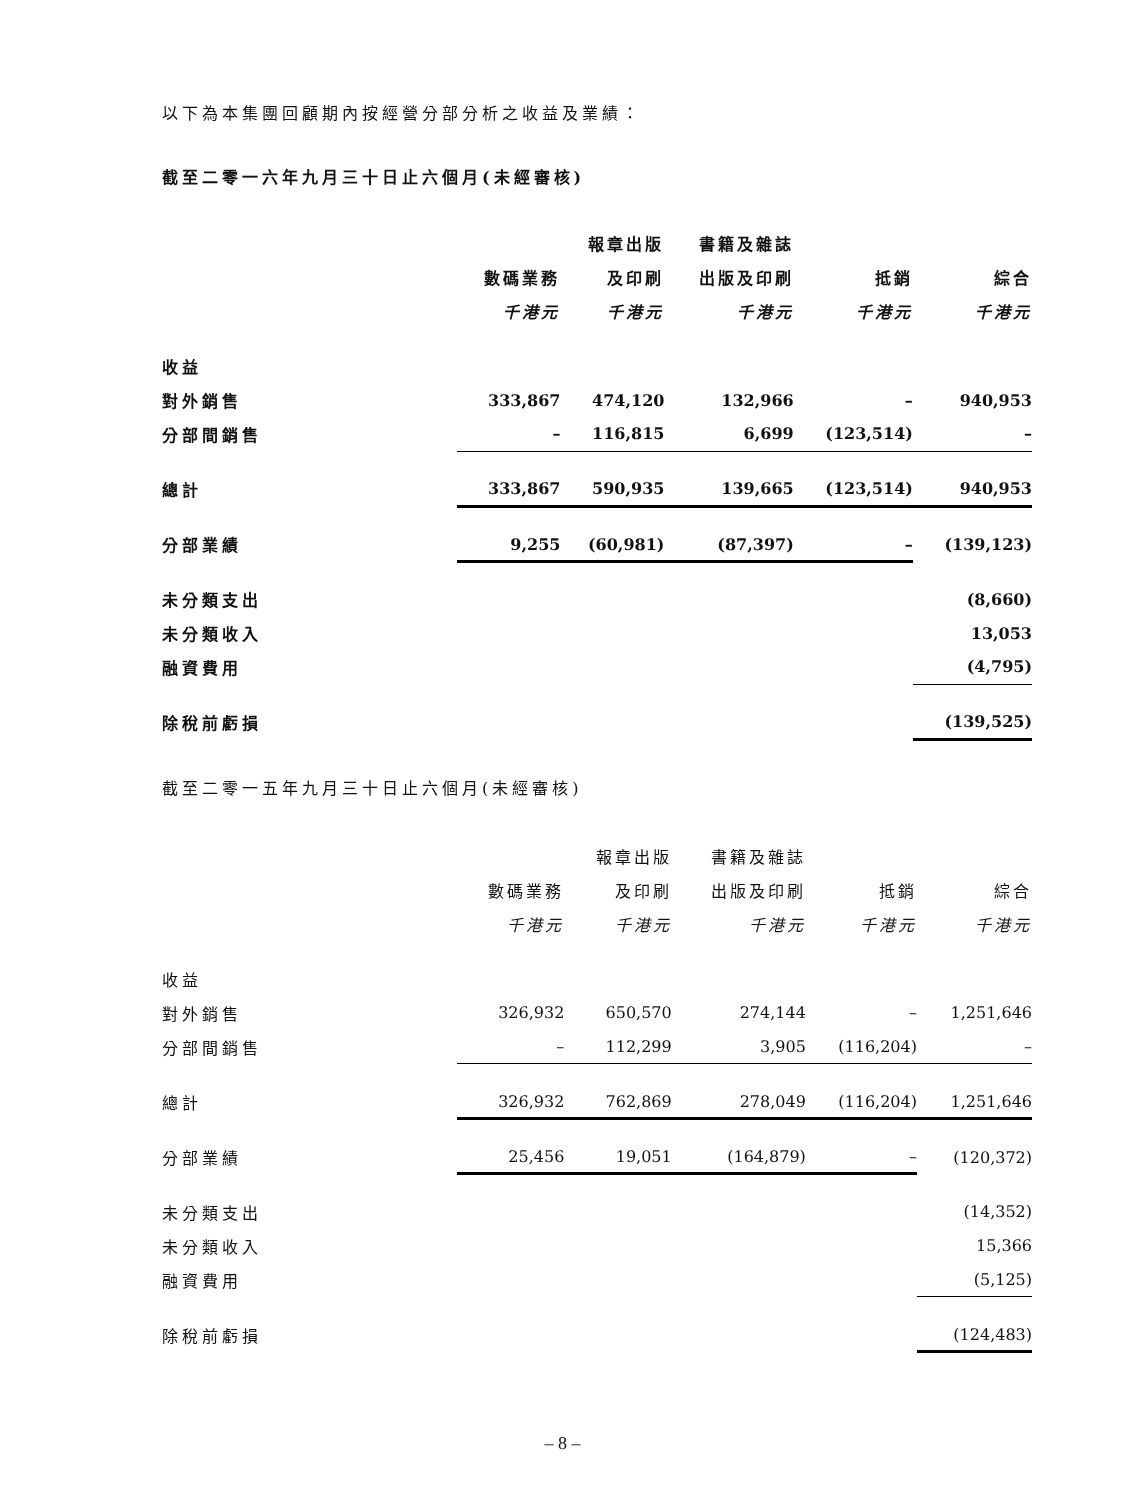以下為本集團回顧期內按經營分部分析之收益及業績：
截至二零一六年九月三十日止六個月(未經審核)
| | | 報章出版 | 書籍及雜誌 | | |
| --- | --- | --- | --- | --- | --- |
| | 數碼業務 | 及印刷 | 出版及印刷 | 抵銷 | 綜合 |
| | 千港元 | 千港元 | 千港元 | 千港元 | 千港元 |
| 收益 | | | | | |
| 對外銷售 | 333,867 | 474,120 | 132,966 | – | 940,953 |
| 分部間銷售 | – | 116,815 | 6,699 | (123,514) | – |
| 總計 | 333,867 | 590,935 | 139,665 | (123,514) | 940,953 |
| 分部業績 | 9,255 | (60,981) | (87,397) | – | (139,123) |
| 未分類支出 | | | | | (8,660) |
| 未分類收入 | | | | | 13,053 |
| 融資費用 | | | | | (4,795) |
| 除稅前虧損 | | | | | (139,525) |
截至二零一五年九月三十日止六個月(未經審核)
| | | 報章出版 | 書籍及雜誌 | | |
| --- | --- | --- | --- | --- | --- |
| | 數碼業務 | 及印刷 | 出版及印刷 | 抵銷 | 綜合 |
| | 千港元 | 千港元 | 千港元 | 千港元 | 千港元 |
| 收益 | | | | | |
| 對外銷售 | 326,932 | 650,570 | 274,144 | – | 1,251,646 |
| 分部間銷售 | – | 112,299 | 3,905 | (116,204) | – |
| 總計 | 326,932 | 762,869 | 278,049 | (116,204) | 1,251,646 |
| 分部業績 | 25,456 | 19,051 | (164,879) | – | (120,372) |
| 未分類支出 | | | | | (14,352) |
| 未分類收入 | | | | | 15,366 |
| 融資費用 | | | | | (5,125) |
| 除稅前虧損 | | | | | (124,483) |
– 8 –